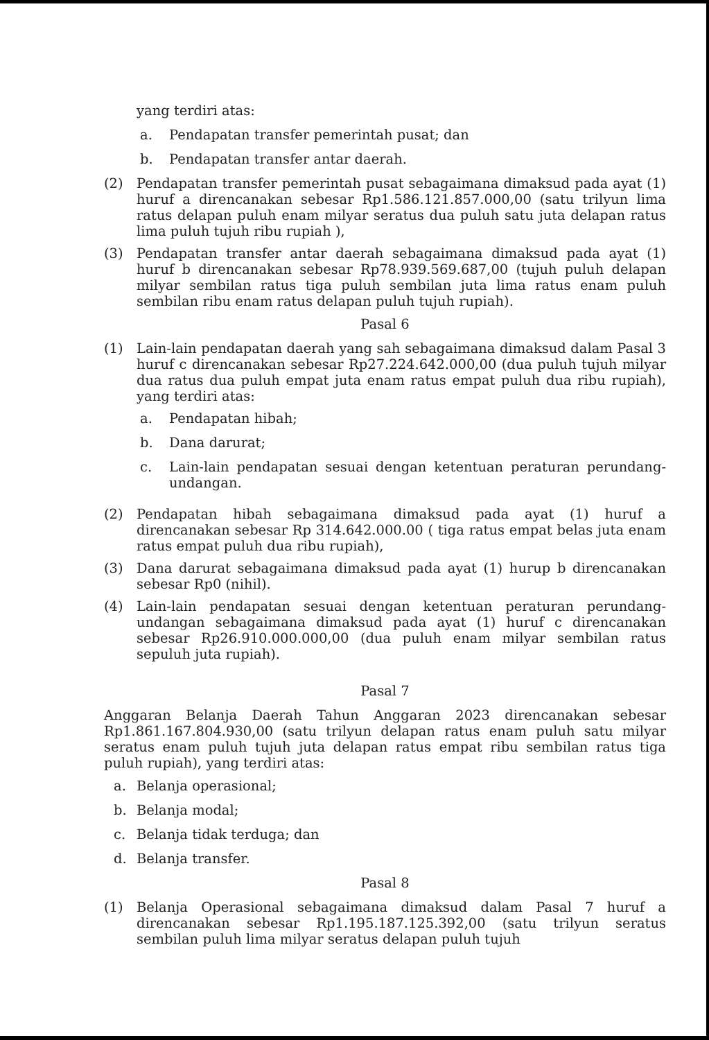yang terdiri atas:
a. Pendapatan transfer pemerintah pusat; dan
b. Pendapatan transfer antar daerah.
(2) Pendapatan transfer pemerintah pusat sebagaimana dimaksud pada ayat (1) huruf a direncanakan sebesar Rp1.586.121.857.000,00 (satu trilyun lima ratus delapan puluh enam milyar seratus dua puluh satu juta delapan ratus lima puluh tujuh ribu rupiah ),
(3) Pendapatan transfer antar daerah sebagaimana dimaksud pada ayat (1) huruf b direncanakan sebesar Rp78.939.569.687,00 (tujuh puluh delapan milyar sembilan ratus tiga puluh sembilan juta lima ratus enam puluh sembilan ribu enam ratus delapan puluh tujuh rupiah).
Pasal 6
(1) Lain-lain pendapatan daerah yang sah sebagaimana dimaksud dalam Pasal 3 huruf c direncanakan sebesar Rp27.224.642.000,00 (dua puluh tujuh milyar dua ratus dua puluh empat juta enam ratus empat puluh dua ribu rupiah), yang terdiri atas:
a. Pendapatan hibah;
b. Dana darurat;
c. Lain-lain pendapatan sesuai dengan ketentuan peraturan perundang-undangan.
(2) Pendapatan hibah sebagaimana dimaksud pada ayat (1) huruf a direncanakan sebesar Rp 314.642.000.00 ( tiga ratus empat belas juta enam ratus empat puluh dua ribu rupiah),
(3) Dana darurat sebagaimana dimaksud pada ayat (1) hurup b direncanakan sebesar Rp0 (nihil).
(4) Lain-lain pendapatan sesuai dengan ketentuan peraturan perundang-undangan sebagaimana dimaksud pada ayat (1) huruf c direncanakan sebesar Rp26.910.000.000,00 (dua puluh enam milyar sembilan ratus sepuluh juta rupiah).
Pasal 7
Anggaran Belanja Daerah Tahun Anggaran 2023 direncanakan sebesar Rp1.861.167.804.930,00 (satu trilyun delapan ratus enam puluh satu milyar seratus enam puluh tujuh juta delapan ratus empat ribu sembilan ratus tiga puluh rupiah), yang terdiri atas:
a. Belanja operasional;
b. Belanja modal;
c. Belanja tidak terduga; dan
d. Belanja transfer.
Pasal 8
(1) Belanja Operasional sebagaimana dimaksud dalam Pasal 7 huruf a direncanakan sebesar Rp1.195.187.125.392,00 (satu trilyun seratus sembilan puluh lima milyar seratus delapan puluh tujuh